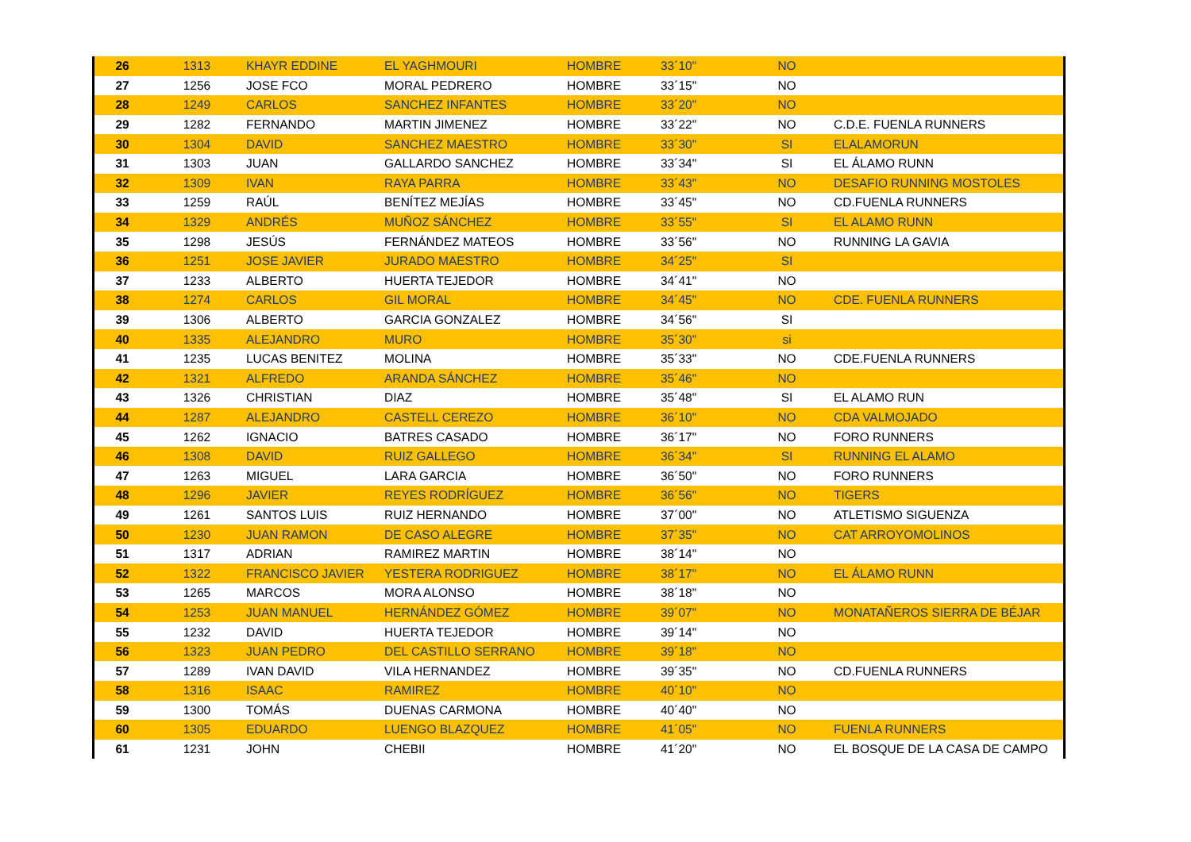| 26 | 1313 | KHAYR EDDINE | EL YAGHMOURI | HOMBRE | 33´10" | NO | |
| 27 | 1256 | JOSE FCO | MORAL PEDRERO | HOMBRE | 33´15" | NO | |
| 28 | 1249 | CARLOS | SANCHEZ INFANTES | HOMBRE | 33´20" | NO | |
| 29 | 1282 | FERNANDO | MARTIN JIMENEZ | HOMBRE | 33´22" | NO | C.D.E. FUENLA RUNNERS |
| 30 | 1304 | DAVID | SANCHEZ MAESTRO | HOMBRE | 33´30" | SI | ELALAMORUN |
| 31 | 1303 | JUAN | GALLARDO SANCHEZ | HOMBRE | 33´34" | SI | EL ÁLAMO RUNN |
| 32 | 1309 | IVAN | RAYA PARRA | HOMBRE | 33´43" | NO | DESAFIO RUNNING MOSTOLES |
| 33 | 1259 | RAÚL | BENÍTEZ MEJÍAS | HOMBRE | 33´45" | NO | CD.FUENLA RUNNERS |
| 34 | 1329 | ANDRÉS | MUÑOZ SÁNCHEZ | HOMBRE | 33´55" | SI | EL ALAMO RUNN |
| 35 | 1298 | JESÚS | FERNÁNDEZ MATEOS | HOMBRE | 33´56" | NO | RUNNING LA GAVIA |
| 36 | 1251 | JOSE JAVIER | JURADO MAESTRO | HOMBRE | 34´25" | SI | |
| 37 | 1233 | ALBERTO | HUERTA TEJEDOR | HOMBRE | 34´41" | NO | |
| 38 | 1274 | CARLOS | GIL MORAL | HOMBRE | 34´45" | NO | CDE. FUENLA RUNNERS |
| 39 | 1306 | ALBERTO | GARCIA GONZALEZ | HOMBRE | 34´56" | SI | |
| 40 | 1335 | ALEJANDRO | MURO | HOMBRE | 35´30" | si | |
| 41 | 1235 | LUCAS BENITEZ | MOLINA | HOMBRE | 35´33" | NO | CDE.FUENLA RUNNERS |
| 42 | 1321 | ALFREDO | ARANDA SÁNCHEZ | HOMBRE | 35´46" | NO | |
| 43 | 1326 | CHRISTIAN | DIAZ | HOMBRE | 35´48" | SI | EL ALAMO RUN |
| 44 | 1287 | ALEJANDRO | CASTELL CEREZO | HOMBRE | 36´10" | NO | CDA VALMOJADO |
| 45 | 1262 | IGNACIO | BATRES CASADO | HOMBRE | 36´17" | NO | FORO RUNNERS |
| 46 | 1308 | DAVID | RUIZ GALLEGO | HOMBRE | 36´34" | SI | RUNNING EL ALAMO |
| 47 | 1263 | MIGUEL | LARA GARCIA | HOMBRE | 36´50" | NO | FORO RUNNERS |
| 48 | 1296 | JAVIER | REYES RODRÍGUEZ | HOMBRE | 36´56" | NO | TIGERS |
| 49 | 1261 | SANTOS LUIS | RUIZ HERNANDO | HOMBRE | 37´00" | NO | ATLETISMO SIGUENZA |
| 50 | 1230 | JUAN RAMON | DE CASO ALEGRE | HOMBRE | 37´35" | NO | CAT ARROYOMOLINOS |
| 51 | 1317 | ADRIAN | RAMIREZ MARTIN | HOMBRE | 38´14" | NO | |
| 52 | 1322 | FRANCISCO JAVIER | YESTERA RODRIGUEZ | HOMBRE | 38´17" | NO | EL ÁLAMO RUNN |
| 53 | 1265 | MARCOS | MORA ALONSO | HOMBRE | 38´18" | NO | |
| 54 | 1253 | JUAN MANUEL | HERNÁNDEZ GÓMEZ | HOMBRE | 39´07" | NO | MONATAÑEROS SIERRA DE BÉJAR |
| 55 | 1232 | DAVID | HUERTA TEJEDOR | HOMBRE | 39´14" | NO | |
| 56 | 1323 | JUAN PEDRO | DEL CASTILLO SERRANO | HOMBRE | 39´18" | NO | |
| 57 | 1289 | IVAN DAVID | VILA HERNANDEZ | HOMBRE | 39´35" | NO | CD.FUENLA RUNNERS |
| 58 | 1316 | ISAAC | RAMIREZ | HOMBRE | 40´10" | NO | |
| 59 | 1300 | TOMÁS | DUENAS CARMONA | HOMBRE | 40´40" | NO | |
| 60 | 1305 | EDUARDO | LUENGO BLAZQUEZ | HOMBRE | 41´05" | NO | FUENLA RUNNERS |
| 61 | 1231 | JOHN | CHEBII | HOMBRE | 41´20" | NO | EL BOSQUE DE LA CASA DE CAMPO |